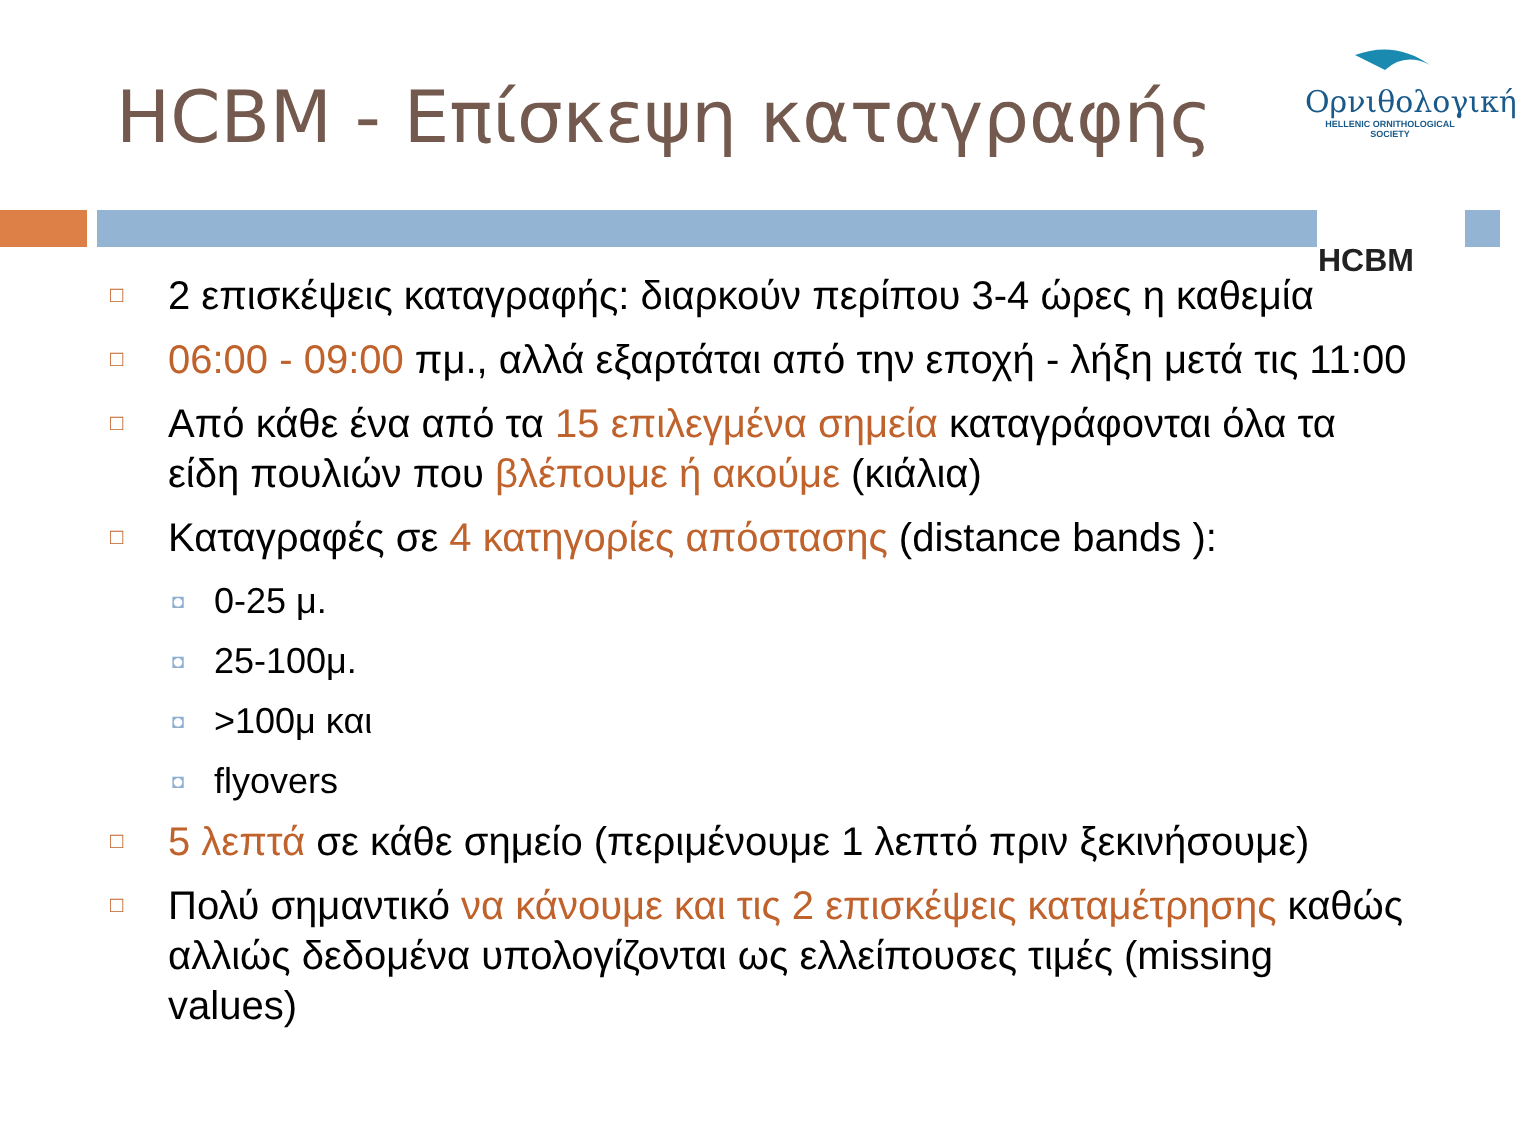HCBM - Επίσκεψη καταγραφής
Ορνιθολογική
HELLENIC ORNITHOLOGICAL SOCIETY
HCBM
□ 2 επισκέψεις καταγραφής: διαρκούν περίπου 3-4 ώρες η καθεμία
□ 06:00 - 09:00 πμ., αλλά εξαρτάται από την εποχή - λήξη μετά τις 11:00
□ Από κάθε ένα από τα 15 επιλεγμένα σημεία καταγράφονται όλα τα είδη πουλιών που βλέπουμε ή ακούμε (κιάλια)
□ Καταγραφές σε 4 κατηγορίες απόστασης (distance bands ):
◘ 0-25 μ.
◘ 25-100μ.
◘ >100μ και
◘ flyovers
□ 5 λεπτά σε κάθε σημείο (περιμένουμε 1 λεπτό πριν ξεκινήσουμε)
□ Πολύ σημαντικό να κάνουμε και τις 2 επισκέψεις καταμέτρησης καθώς αλλιώς δεδομένα υπολογίζονται ως ελλείπουσες τιμές (missing values)